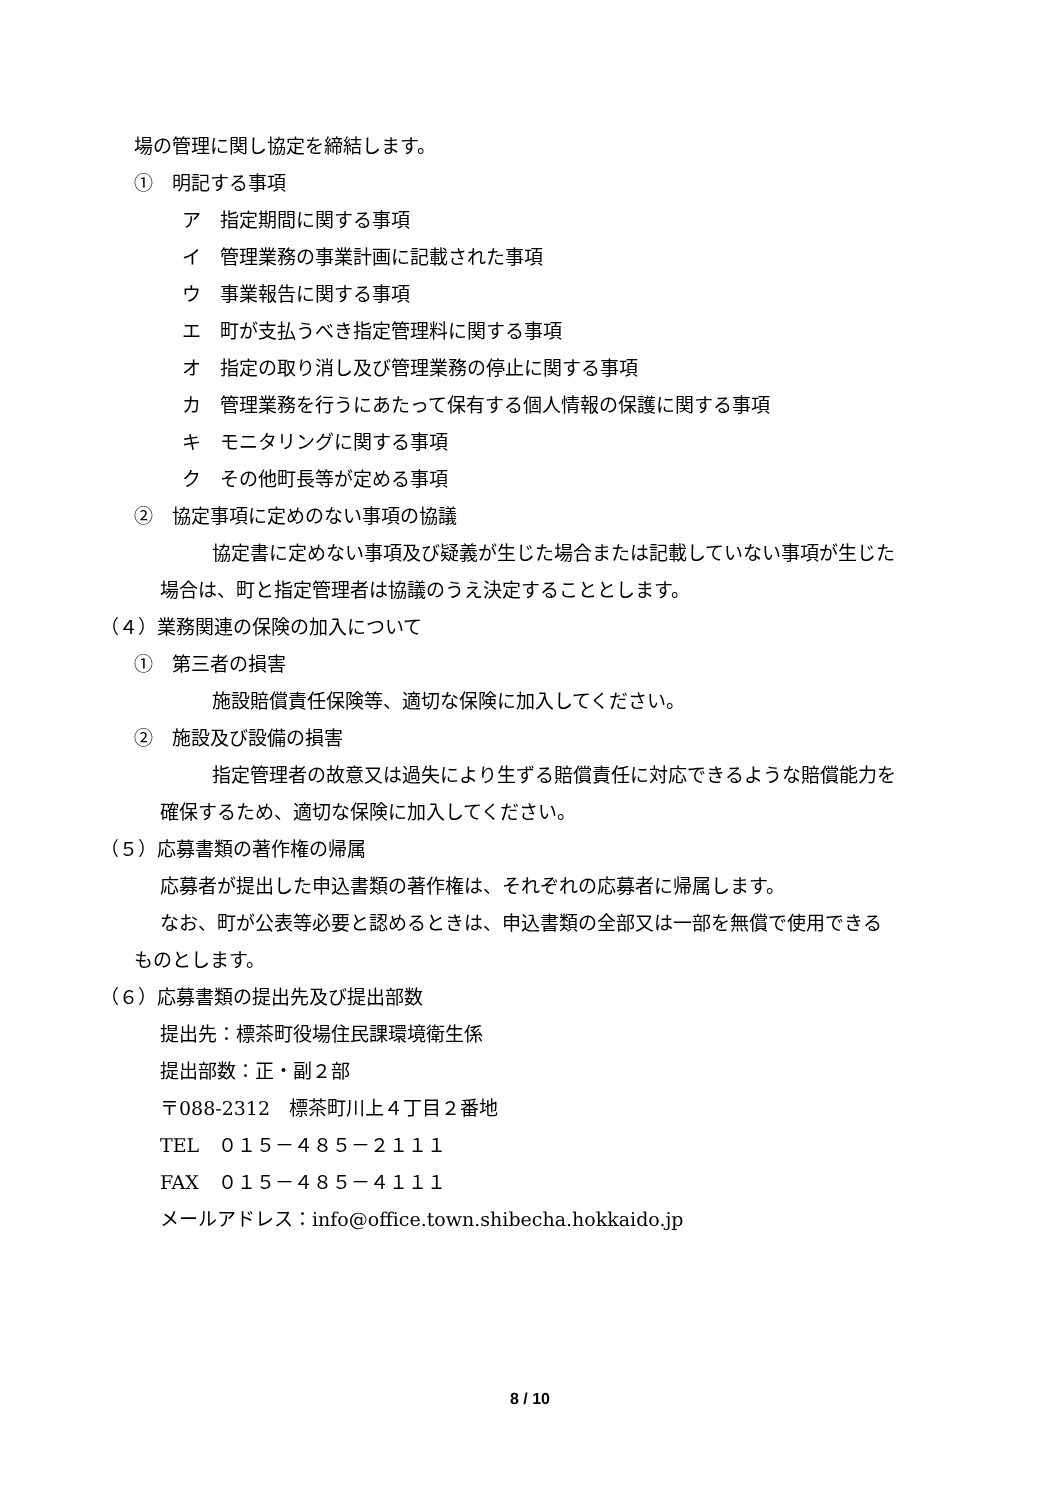場の管理に関し協定を締結します。
①　明記する事項
ア　指定期間に関する事項
イ　管理業務の事業計画に記載された事項
ウ　事業報告に関する事項
エ　町が支払うべき指定管理料に関する事項
オ　指定の取り消し及び管理業務の停止に関する事項
カ　管理業務を行うにあたって保有する個人情報の保護に関する事項
キ　モニタリングに関する事項
ク　その他町長等が定める事項
②　協定事項に定めのない事項の協議
協定書に定めない事項及び疑義が生じた場合または記載していない事項が生じた
場合は、町と指定管理者は協議のうえ決定することとします。
（４）業務関連の保険の加入について
①　第三者の損害
施設賠償責任保険等、適切な保険に加入してください。
②　施設及び設備の損害
指定管理者の故意又は過失により生ずる賠償責任に対応できるような賠償能力を
確保するため、適切な保険に加入してください。
（５）応募書類の著作権の帰属
応募者が提出した申込書類の著作権は、それぞれの応募者に帰属します。
なお、町が公表等必要と認めるときは、申込書類の全部又は一部を無償で使用できる
ものとします。
（６）応募書類の提出先及び提出部数
提出先：標茶町役場住民課環境衛生係
提出部数：正・副２部
〒088-2312　標茶町川上４丁目２番地
TEL　０１５－４８５－２１１１
FAX　０１５－４８５－４１１１
メールアドレス：info@office.town.shibecha.hokkaido.jp
8 / 10